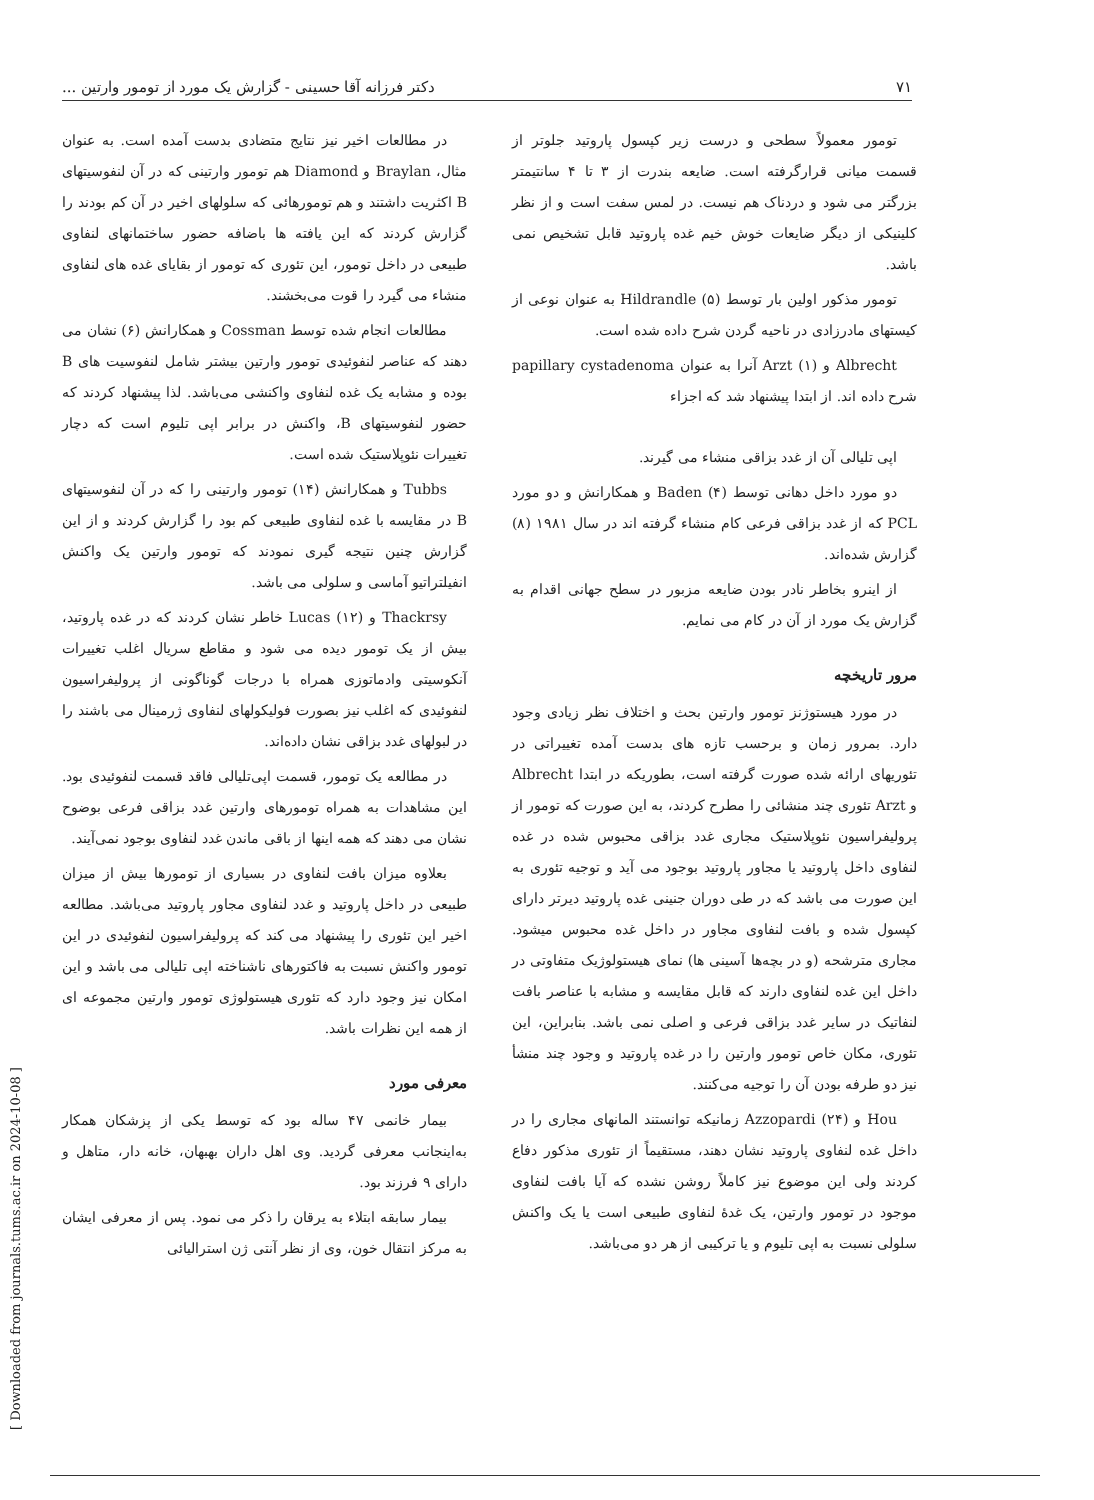۷۱ دکتر فرزانه آقا حسینی - گزارش یک مورد از تومور وارتین ...
تومور معمولاً سطحی و درست زیر کپسول پاروتید جلوتر از قسمت میانی قرارگرفته است. ضایعه بندرت از ۳ تا ۴ سانتیمتر بزرگتر می شود و دردناک هم نیست. در لمس سفت است و از نظر کلینیکی از دیگر ضایعات خوش خیم غده پاروتید قابل تشخیص نمی باشد.
تومور مذکور اولین بار توسط Hildrandle (۵) به عنوان نوعی از کیستهای مادرزادی در ناحیه گردن شرح داده شده است.
Albrecht و Arzt (۱) آنرا به عنوان papillary cystadenoma شرح داده اند. از ابتدا پیشنهاد شد که اجزاء
اپی تلیالی آن از غدد بزاقی منشاء می گیرند.
دو مورد داخل دهانی توسط Baden (۴) و همکارانش و دو مورد PCL که از غدد بزاقی فرعی کام منشاء گرفته اند در سال ۱۹۸۱ (۸) گزارش شده‌اند.
از اینرو بخاطر نادر بودن ضایعه مزبور در سطح جهانی اقدام به گزارش یک مورد از آن در کام می نمایم.
مرور تاریخچه
در مورد هیستوژنز تومور وارتین بحث و اختلاف نظر زیادی وجود دارد. بمرور زمان و برحسب تازه های بدست آمده تغییراتی در تئوریهای ارائه شده صورت گرفته است، بطوریکه در ابتدا Albrecht و Arzt تئوری چند منشائی را مطرح کردند، به این صورت که تومور از پرولیفراسیون نئوپلاستیک مجاری غدد بزاقی محبوس شده در غده لنفاوی داخل پاروتید یا مجاور پاروتید بوجود می آید و توجیه تئوری به این صورت می باشد که در طی دوران جنینی غده پاروتید دیرتر دارای کپسول شده و بافت لنفاوی مجاور در داخل غده محبوس میشود. مجاری مترشحه (و در بچه‌ها آسینی ها) نمای هیستولوژیک متفاوتی در داخل این غده لنفاوی دارند که قابل مقایسه و مشابه با عناصر بافت لنفاتیک در سایر غدد بزاقی فرعی و اصلی نمی باشد. بنابراین، این تئوری، مکان خاص تومور وارتین را در غده پاروتید و وجود چند منشأ نیز دو طرفه بودن آن را توجیه می‌کنند.
Hou و Azzopardi (۲۴) زمانیکه توانستند المانهای مجاری را در داخل غده لنفاوی پاروتید نشان دهند، مستقیماً از تئوری مذکور دفاع کردند ولی این موضوع نیز کاملاً روشن نشده که آیا بافت لنفاوی موجود در تومور وارتین، یک غدهٔ لنفاوی طبیعی است یا یک واکنش سلولی نسبت به اپی تلیوم و یا ترکیبی از هر دو می‌باشد.
در مطالعات اخیر نیز نتایج متضادی بدست آمده است. به عنوان مثال، Braylan و Diamond هم تومور وارتینی که در آن لنفوسیتهای B اکثریت داشتند و هم تومورهائی که سلولهای اخیر در آن کم بودند را گزارش کردند که این یافته ها باضافه حضور ساختمانهای لنفاوی طبیعی در داخل تومور، این تئوری که تومور از بقایای غده های لنفاوی منشاء می گیرد را قوت می‌بخشند.
مطالعات انجام شده توسط Cossman و همکارانش (۶) نشان می دهند که عناصر لنفوئیدی تومور وارتین بیشتر شامل لنفوسیت های B بوده و مشابه یک غده لنفاوی واکنشی می‌باشد. لذا پیشنهاد کردند که حضور لنفوسیتهای B، واکنش در برابر اپی تلیوم است که دچار تغییرات نئوپلاستیک شده است.
Tubbs و همکارانش (۱۴) تومور وارتینی را که در آن لنفوسیتهای B در مقایسه با غده لنفاوی طبیعی کم بود را گزارش کردند و از این گزارش چنین نتیجه گیری نمودند که تومور وارتین یک واکنش انفیلتراتیو آماسی و سلولی می باشد.
Thackrsy و Lucas (۱۲) خاطر نشان کردند که در غده پاروتید، بیش از یک تومور دیده می شود و مقاطع سریال اغلب تغییرات آنکوسیتی وادماتوزی همراه با درجات گوناگونی از پرولیفراسیون لنفوئیدی که اغلب نیز بصورت فولیکولهای لنفاوی ژرمینال می باشند را در لبولهای غدد بزاقی نشان داده‌اند.
در مطالعه یک تومور، قسمت اپی‌تلیالی فاقد قسمت لنفوئیدی بود. این مشاهدات به همراه تومورهای وارتین غدد بزاقی فرعی بوضوح نشان می دهند که همه اینها از باقی ماندن غدد لنفاوی بوجود نمی‌آیند.
بعلاوه میزان بافت لنفاوی در بسیاری از تومورها بیش از میزان طبیعی در داخل پاروتید و غدد لنفاوی مجاور پاروتید می‌باشد. مطالعه اخیر این تئوری را پیشنهاد می کند که پرولیفراسیون لنفوئیدی در این تومور واکنش نسبت به فاکتورهای ناشناخته اپی تلیالی می باشد و این امکان نیز وجود دارد که تئوری هیستولوژی تومور وارتین مجموعه ای از همه این نظرات باشد.
معرفی مورد
بیمار خانمی ۴۷ ساله بود که توسط یکی از پزشکان همکار به‌اینجانب معرفی گردید. وی اهل داران بهبهان، خانه دار، متاهل و دارای ۹ فرزند بود.
بیمار سابقه ابتلاء به یرقان را ذکر می نمود. پس از معرفی ایشان به مرکز انتقال خون، وی از نظر آنتی ژن استرالیائی
[ Downloaded from journals.tums.ac.ir on 2024-10-08 ]